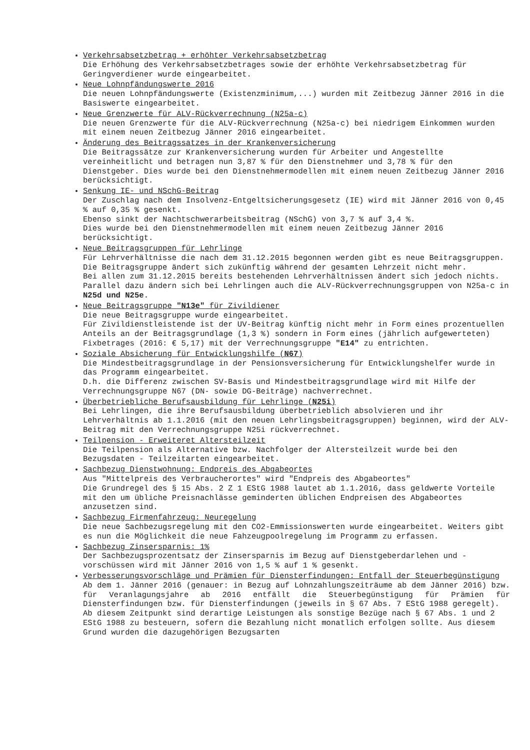Verkehrsabsetzbetrag + erhöhter Verkehrsabsetzbetrag
Die Erhöhung des Verkehrsabsetzbetrages sowie der erhöhte Verkehrsabsetzbetrag für Geringverdiener wurde eingearbeitet.
Neue Lohnpfändungswerte 2016
Die neuen Lohnpfändungswerte (Existenzminimum,...) wurden mit Zeitbezug Jänner 2016 in die Basiswerte eingearbeitet.
Neue Grenzwerte für ALV-Rückverrechnung (N25a-c)
Die neuen Grenzwerte für die ALV-Rückverrechnung (N25a-c) bei niedrigem Einkommen wurden mit einem neuen Zeitbezug Jänner 2016 eingearbeitet.
Änderung des Beitragssatzes in der Krankenversicherung
Die Beitragssätze zur Krankenversicherung wurden für Arbeiter und Angestellte vereinheitlicht und betragen nun 3,87 % für den Dienstnehmer und 3,78 % für den Dienstgeber. Dies wurde bei den Dienstnehmermodellen mit einem neuen Zeitbezug Jänner 2016 berücksichtigt.
Senkung IE- und NSchG-Beitrag
Der Zuschlag nach dem Insolvenz-Entgeltsicherungsgesetz (IE) wird mit Jänner 2016 von 0,45 % auf 0,35 % gesenkt.
Ebenso sinkt der Nachtschwerarbeitsbeitrag (NSchG) von 3,7 % auf 3,4 %.
Dies wurde bei den Dienstnehmermodellen mit einem neuen Zeitbezug Jänner 2016 berücksichtigt.
Neue Beitragsgruppen für Lehrlinge
Für Lehrverhältnisse die nach dem 31.12.2015 begonnen werden gibt es neue Beitragsgruppen.
Die Beitragsgruppe ändert sich zukünftig während der gesamten Lehrzeit nicht mehr.
Bei allen zum 31.12.2015 bereits bestehenden Lehrverhältnissen ändert sich jedoch nichts.
Parallel dazu ändern sich bei Lehrlingen auch die ALV-Rückverrechnungsgruppen von N25a-c in N25d und N25e.
Neue Beitragsgruppe "N13e" für Zivildiener
Die neue Beitragsgruppe wurde eingearbeitet.
Für Zivildienstleistende ist der UV-Beitrag künftig nicht mehr in Form eines prozentuellen Anteils an der Beitragsgrundlage (1,3 %) sondern in Form eines (jährlich aufgewerteten) Fixbetrages (2016: € 5,17) mit der Verrechnungsgruppe "E14" zu entrichten.
Soziale Absicherung für Entwicklungshilfe (N67)
Die Mindestbeitragsgrundlage in der Pensionsversicherung für Entwicklungshelfer wurde in das Programm eingearbeitet.
D.h. die Differenz zwischen SV-Basis und Mindestbeitragsgrundlage wird mit Hilfe der Verrechnungsgruppe N67 (DN- sowie DG-Beiträge) nachverrechnet.
Überbetriebliche Berufsausbildung für Lehrlinge (N25i)
Bei Lehrlingen, die ihre Berufsausbildung überbetrieblich absolvieren und ihr Lehrverhältnis ab 1.1.2016 (mit den neuen Lehrlingsbeitragsgruppen) beginnen, wird der ALV-Beitrag mit den Verrechnungsgruppe N25i rückverrechnet.
Teilpension - Erweiteret Altersteilzeit
Die Teilpension als Alternative bzw. Nachfolger der Altersteilzeit wurde bei den Bezugsdaten - Teilzeitarten eingearbeitet.
Sachbezug Dienstwohnung: Endpreis des Abgabeortes
Aus "Mittelpreis des Verbraucherortes" wird "Endpreis des Abgabeortes"
Die Grundregel des § 15 Abs. 2 Z 1 EStG 1988 lautet ab 1.1.2016, dass geldwerte Vorteile mit den um übliche Preisnachlässe geminderten üblichen Endpreisen des Abgabeortes anzusetzen sind.
Sachbezug Firmenfahrzeug: Neuregelung
Die neue Sachbezugsregelung mit den CO2-Emmissionswerten wurde eingearbeitet. Weiters gibt es nun die Möglichkeit die neue Fahzeugpoolregelung im Programm zu erfassen.
Sachbezug Zinsersparnis: 1%
Der Sachbezugsprozentsatz der Zinsersparnis im Bezug auf Dienstgeberdarlehen und -vorschüssen wird mit Jänner 2016 von 1,5 % auf 1 % gesenkt.
Verbesserungsvorschläge und Prämien für Diensterfindungen: Entfall der Steuerbegünstigung
Ab dem 1. Jänner 2016 (genauer: in Bezug auf Lohnzahlungszeiträume ab dem Jänner 2016) bzw. für Veranlagungsjahre ab 2016 entfällt die Steuerbegünstigung für Prämien für Diensterfindungen bzw. für Diensterfindungen (jeweils in § 67 Abs. 7 EStG 1988 geregelt).
Ab diesem Zeitpunkt sind derartige Leistungen als sonstige Bezüge nach § 67 Abs. 1 und 2 EStG 1988 zu besteuern, sofern die Bezahlung nicht monatlich erfolgen sollte. Aus diesem Grund wurden die dazugehörigen Bezugsarten